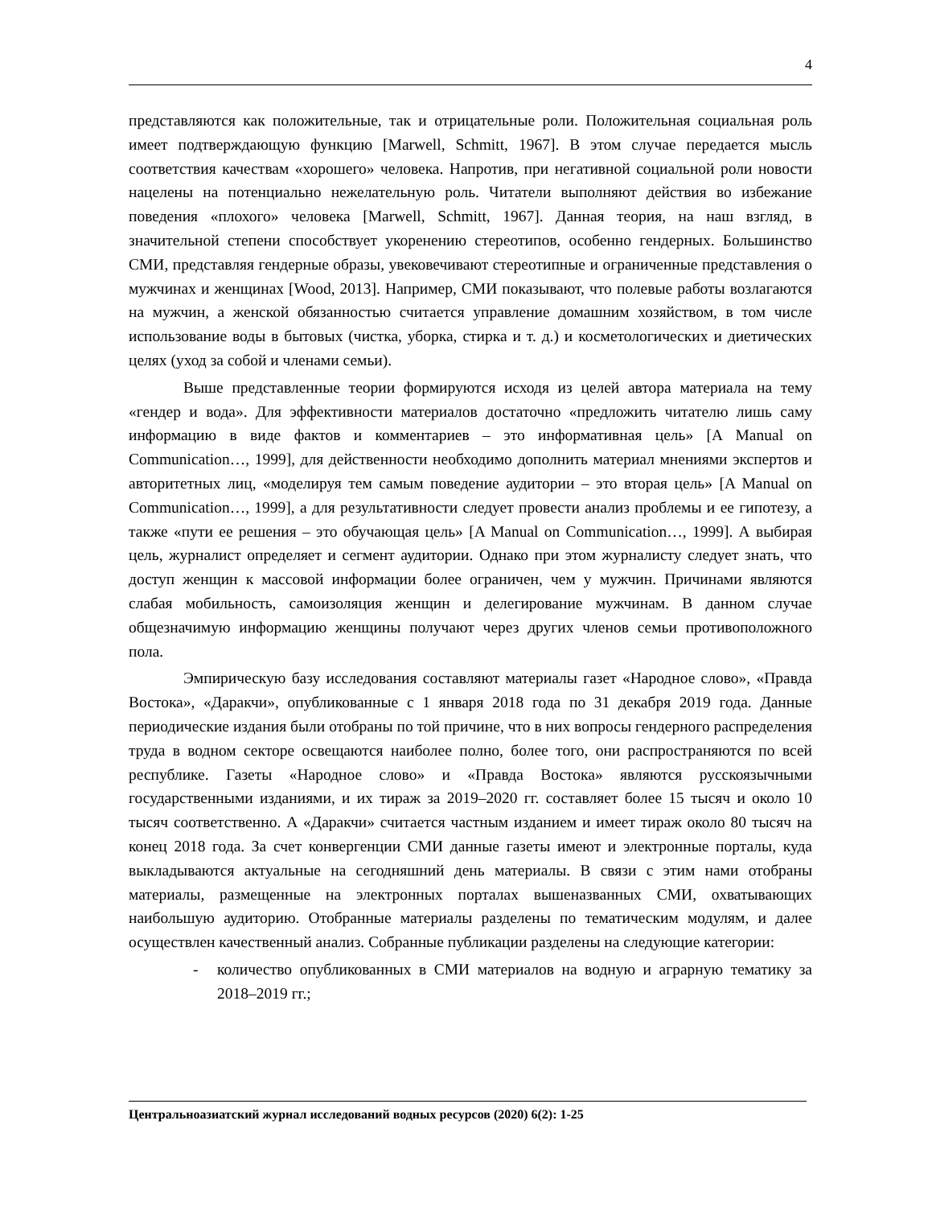4
представляются как положительные, так и отрицательные роли. Положительная социальная роль имеет подтверждающую функцию [Marwell, Schmitt, 1967]. В этом случае передается мысль соответствия качествам «хорошего» человека. Напротив, при негативной социальной роли новости нацелены на потенциально нежелательную роль. Читатели выполняют действия во избежание поведения «плохого» человека [Marwell, Schmitt, 1967]. Данная теория, на наш взгляд, в значительной степени способствует укоренению стереотипов, особенно гендерных. Большинство СМИ, представляя гендерные образы, увековечивают стереотипные и ограниченные представления о мужчинах и женщинах [Wood, 2013]. Например, СМИ показывают, что полевые работы возлагаются на мужчин, а женской обязанностью считается управление домашним хозяйством, в том числе использование воды в бытовых (чистка, уборка, стирка и т. д.) и косметологических и диетических целях (уход за собой и членами семьи).
Выше представленные теории формируются исходя из целей автора материала на тему «гендер и вода». Для эффективности материалов достаточно «предложить читателю лишь саму информацию в виде фактов и комментариев – это информативная цель» [A Manual on Communication…, 1999], для действенности необходимо дополнить материал мнениями экспертов и авторитетных лиц, «моделируя тем самым поведение аудитории – это вторая цель» [A Manual on Communication…, 1999], а для результативности следует провести анализ проблемы и ее гипотезу, а также «пути ее решения – это обучающая цель» [A Manual on Communication…, 1999]. А выбирая цель, журналист определяет и сегмент аудитории. Однако при этом журналисту следует знать, что доступ женщин к массовой информации более ограничен, чем у мужчин. Причинами являются слабая мобильность, самоизоляция женщин и делегирование мужчинам. В данном случае общезначимую информацию женщины получают через других членов семьи противоположного пола.
Эмпирическую базу исследования составляют материалы газет «Народное слово», «Правда Востока», «Даракчи», опубликованные с 1 января 2018 года по 31 декабря 2019 года. Данные периодические издания были отобраны по той причине, что в них вопросы гендерного распределения труда в водном секторе освещаются наиболее полно, более того, они распространяются по всей республике. Газеты «Народное слово» и «Правда Востока» являются русскоязычными государственными изданиями, и их тираж за 2019–2020 гг. составляет более 15 тысяч и около 10 тысяч соответственно. А «Даракчи» считается частным изданием и имеет тираж около 80 тысяч на конец 2018 года. За счет конвергенции СМИ данные газеты имеют и электронные порталы, куда выкладываются актуальные на сегодняшний день материалы. В связи с этим нами отобраны материалы, размещенные на электронных порталах вышеназванных СМИ, охватывающих наибольшую аудиторию. Отобранные материалы разделены по тематическим модулям, и далее осуществлен качественный анализ. Собранные публикации разделены на следующие категории:
- количество опубликованных в СМИ материалов на водную и аграрную тематику за 2018–2019 гг.;
Центральноазиатский журнал исследований водных ресурсов (2020) 6(2): 1-25